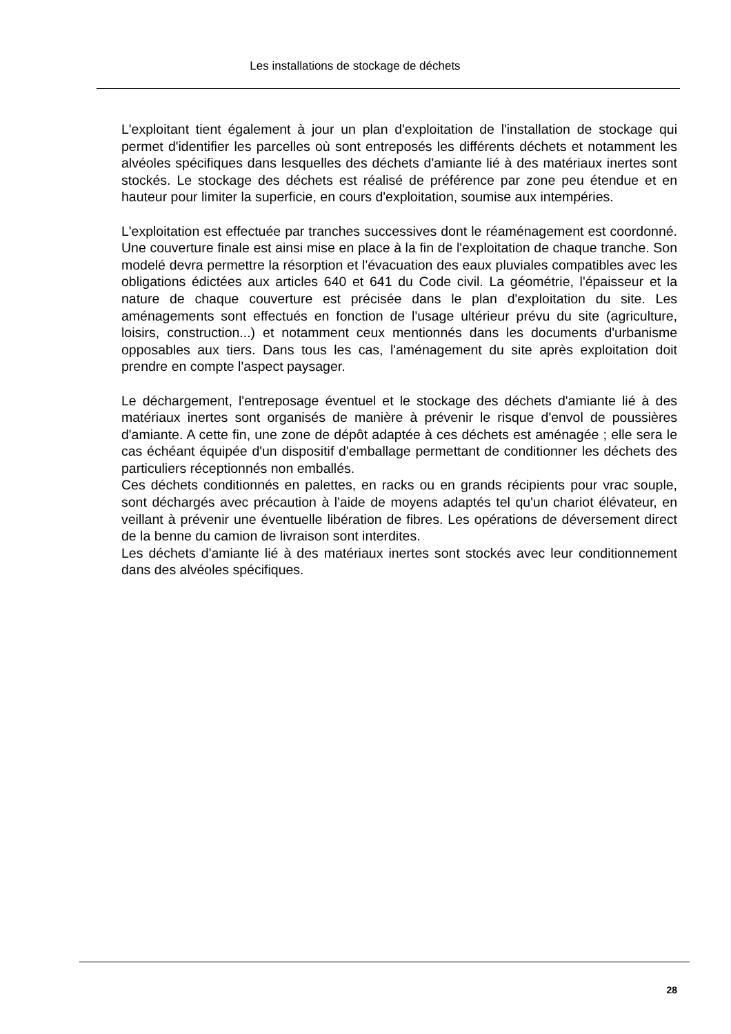Les installations de stockage de déchets
L'exploitant tient également à jour un plan d'exploitation de l'installation de stockage qui permet d'identifier les parcelles où sont entreposés les différents déchets et notamment les alvéoles spécifiques dans lesquelles des déchets d'amiante lié à des matériaux inertes sont stockés. Le stockage des déchets est réalisé de préférence par zone peu étendue et en hauteur pour limiter la superficie, en cours d'exploitation, soumise aux intempéries.
L'exploitation est effectuée par tranches successives dont le réaménagement est coordonné. Une couverture finale est ainsi mise en place à la fin de l'exploitation de chaque tranche. Son modelé devra permettre la résorption et l'évacuation des eaux pluviales compatibles avec les obligations édictées aux articles 640 et 641 du Code civil. La géométrie, l'épaisseur et la nature de chaque couverture est précisée dans le plan d'exploitation du site. Les aménagements sont effectués en fonction de l'usage ultérieur prévu du site (agriculture, loisirs, construction...) et notamment ceux mentionnés dans les documents d'urbanisme opposables aux tiers. Dans tous les cas, l'aménagement du site après exploitation doit prendre en compte l'aspect paysager.
Le déchargement, l'entreposage éventuel et le stockage des déchets d'amiante lié à des matériaux inertes sont organisés de manière à prévenir le risque d'envol de poussières d'amiante. A cette fin, une zone de dépôt adaptée à ces déchets est aménagée ; elle sera le cas échéant équipée d'un dispositif d'emballage permettant de conditionner les déchets des particuliers réceptionnés non emballés.
Ces déchets conditionnés en palettes, en racks ou en grands récipients pour vrac souple, sont déchargés avec précaution à l'aide de moyens adaptés tel qu'un chariot élévateur, en veillant à prévenir une éventuelle libération de fibres. Les opérations de déversement direct de la benne du camion de livraison sont interdites.
Les déchets d'amiante lié à des matériaux inertes sont stockés avec leur conditionnement dans des alvéoles spécifiques.
28